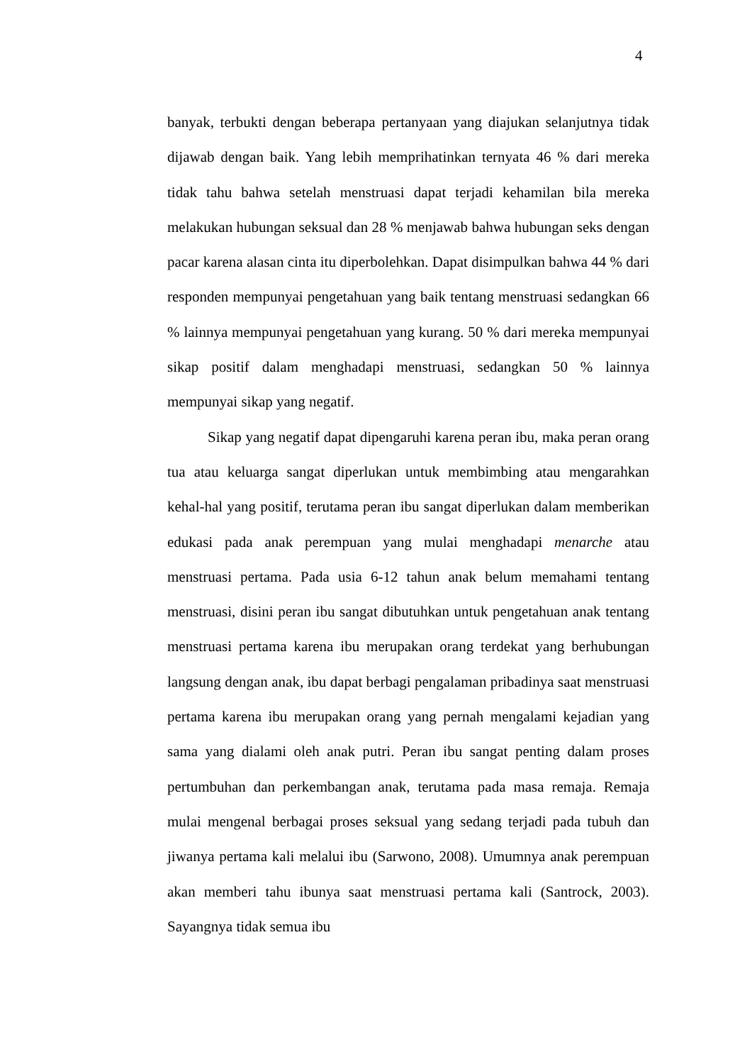4
banyak, terbukti dengan beberapa pertanyaan yang diajukan selanjutnya tidak dijawab dengan baik. Yang lebih memprihatinkan ternyata 46 % dari mereka tidak tahu bahwa setelah menstruasi dapat terjadi kehamilan bila mereka melakukan hubungan seksual dan 28 % menjawab bahwa hubungan seks dengan pacar karena alasan cinta itu diperbolehkan. Dapat disimpulkan bahwa 44 % dari responden mempunyai pengetahuan yang baik tentang menstruasi sedangkan 66 % lainnya mempunyai pengetahuan yang kurang. 50 % dari mereka mempunyai sikap positif dalam menghadapi menstruasi, sedangkan 50 % lainnya mempunyai sikap yang negatif.
Sikap yang negatif dapat dipengaruhi karena peran ibu, maka peran orang tua atau keluarga sangat diperlukan untuk membimbing atau mengarahkan kehal-hal yang positif, terutama peran ibu sangat diperlukan dalam memberikan edukasi pada anak perempuan yang mulai menghadapi menarche atau menstruasi pertama. Pada usia 6-12 tahun anak belum memahami tentang menstruasi, disini peran ibu sangat dibutuhkan untuk pengetahuan anak tentang menstruasi pertama karena ibu merupakan orang terdekat yang berhubungan langsung dengan anak, ibu dapat berbagi pengalaman pribadinya saat menstruasi pertama karena ibu merupakan orang yang pernah mengalami kejadian yang sama yang dialami oleh anak putri. Peran ibu sangat penting dalam proses pertumbuhan dan perkembangan anak, terutama pada masa remaja. Remaja mulai mengenal berbagai proses seksual yang sedang terjadi pada tubuh dan jiwanya pertama kali melalui ibu (Sarwono, 2008). Umumnya anak perempuan akan memberi tahu ibunya saat menstruasi pertama kali (Santrock, 2003). Sayangnya tidak semua ibu